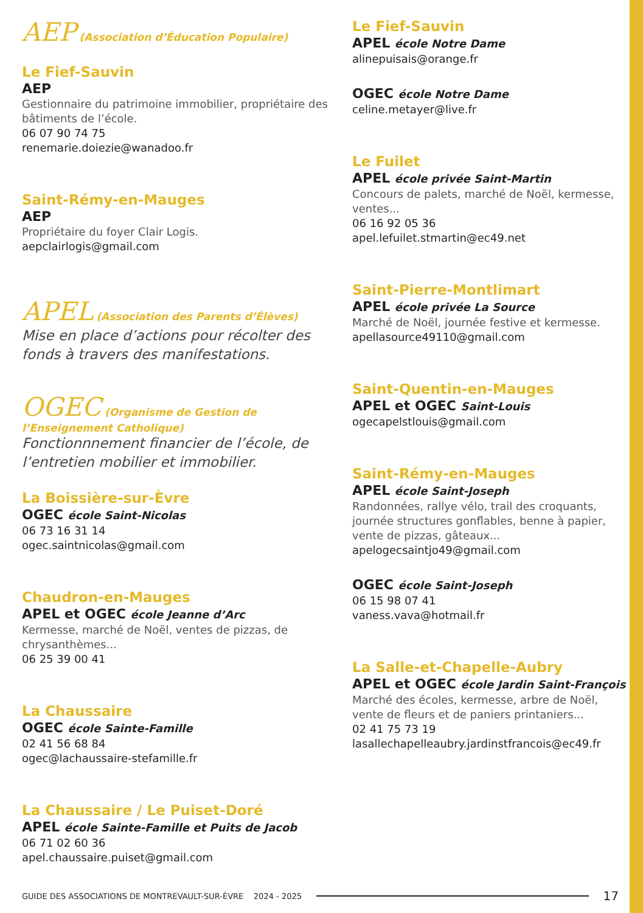AEP (Association d’Éducation Populaire)
Le Fief-Sauvin
AEP
Gestionnaire du patrimoine immobilier, propriétaire des bâtiments de l’école.
06 07 90 74 75
renemarie.doiezie@wanadoo.fr
Saint-Rémy-en-Mauges
AEP
Propriétaire du foyer Clair Logis.
aepclairlogis@gmail.com
APEL (Association des Parents d’Élèves)
Mise en place d’actions pour récolter des fonds à travers des manifestations.
OGEC (Organisme de Gestion de l’Enseignement Catholique)
Fonctionnnement financier de l’école, de l’entretien mobilier et immobilier.
La Boissière-sur-Èvre
OGEC école Saint-Nicolas
06 73 16 31 14
ogec.saintnicolas@gmail.com
Chaudron-en-Mauges
APEL et OGEC école Jeanne d’Arc
Kermesse, marché de Noël, ventes de pizzas, de chrysanthèmes...
06 25 39 00 41
La Chaussaire
OGEC école Sainte-Famille
02 41 56 68 84
ogec@lachaussaire-stefamille.fr
La Chaussaire / Le Puiset-Doré
APEL école Sainte-Famille et Puits de Jacob
06 71 02 60 36
apel.chaussaire.puiset@gmail.com
Le Fief-Sauvin
APEL école Notre Dame
alinepuisais@orange.fr
OGEC école Notre Dame
celine.metayer@live.fr
Le Fuilet
APEL école privée Saint-Martin
Concours de palets, marché de Noël, kermesse, ventes...
06 16 92 05 36
apel.lefuilet.stmartin@ec49.net
Saint-Pierre-Montlimart
APEL école privée La Source
Marché de Noël, journée festive et kermesse.
apellasource49110@gmail.com
Saint-Quentin-en-Mauges
APEL et OGEC Saint-Louis
ogecapelstlouis@gmail.com
Saint-Rémy-en-Mauges
APEL école Saint-Joseph
Randonnées, rallye vélo, trail des croquants, journée structures gonflables, benne à papier, vente de pizzas, gâteaux...
apelogecsaintjo49@gmail.com
OGEC école Saint-Joseph
06 15 98 07 41
vaness.vava@hotmail.fr
La Salle-et-Chapelle-Aubry
APEL et OGEC école Jardin Saint-François
Marché des écoles, kermesse, arbre de Noël, vente de fleurs et de paniers printaniers...
02 41 75 73 19
lasallechapelleaubry.jardinstfrancois@ec49.fr
GUIDE DES ASSOCIATIONS DE MONTREVAULT-SUR-ÈVRE 2024 - 2025 17